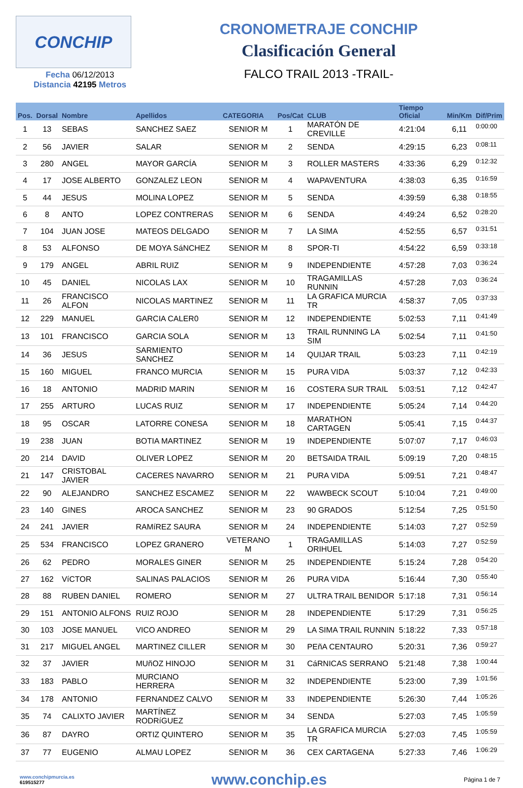CONCHIP
Fecha 06/12/2013
Distancia 42195 Metros
CRONOMETRAJE CONCHIP
Clasificación General
FALCO TRAIL 2013 -TRAIL-
| Pos. | Dorsal | Nombre | Apellidos | CATEGORIA | Pos/Cat | CLUB | Tiempo Oficial | Min/Km | Dif/Prim |
| --- | --- | --- | --- | --- | --- | --- | --- | --- | --- |
| 1 | 13 | SEBAS | SANCHEZ SAEZ | SENIOR M | 1 | MARATÓN DE CREVILLE | 4:21:04 | 6,11 | 0:00:00 |
| 2 | 56 | JAVIER | SALAR | SENIOR M | 2 | SENDA | 4:29:15 | 6,23 | 0:08:11 |
| 3 | 280 | ANGEL | MAYOR GARCÍA | SENIOR M | 3 | ROLLER MASTERS | 4:33:36 | 6,29 | 0:12:32 |
| 4 | 17 | JOSE ALBERTO | GONZALEZ LEON | SENIOR M | 4 | WAPAVENTURA | 4:38:03 | 6,35 | 0:16:59 |
| 5 | 44 | JESUS | MOLINA LOPEZ | SENIOR M | 5 | SENDA | 4:39:59 | 6,38 | 0:18:55 |
| 6 | 8 | ANTO | LOPEZ CONTRERAS | SENIOR M | 6 | SENDA | 4:49:24 | 6,52 | 0:28:20 |
| 7 | 104 | JUAN JOSE | MATEOS DELGADO | SENIOR M | 7 | LA SIMA | 4:52:55 | 6,57 | 0:31:51 |
| 8 | 53 | ALFONSO | DE MOYA SáNCHEZ | SENIOR M | 8 | SPOR-TI | 4:54:22 | 6,59 | 0:33:18 |
| 9 | 179 | ANGEL | ABRIL RUIZ | SENIOR M | 9 | INDEPENDIENTE | 4:57:28 | 7,03 | 0:36:24 |
| 10 | 45 | DANIEL | NICOLAS LAX | SENIOR M | 10 | TRAGAMILLAS RUNNIN | 4:57:28 | 7,03 | 0:36:24 |
| 11 | 26 | FRANCISCO ALFON | NICOLAS MARTINEZ | SENIOR M | 11 | LA GRAFICA MURCIA TR | 4:58:37 | 7,05 | 0:37:33 |
| 12 | 229 | MANUEL | GARCIA CALER0 | SENIOR M | 12 | INDEPENDIENTE | 5:02:53 | 7,11 | 0:41:49 |
| 13 | 101 | FRANCISCO | GARCIA SOLA | SENIOR M | 13 | TRAIL RUNNING LA SIM | 5:02:54 | 7,11 | 0:41:50 |
| 14 | 36 | JESUS | SARMIENTO SANCHEZ | SENIOR M | 14 | QUIJAR TRAIL | 5:03:23 | 7,11 | 0:42:19 |
| 15 | 160 | MIGUEL | FRANCO MURCIA | SENIOR M | 15 | PURA VIDA | 5:03:37 | 7,12 | 0:42:33 |
| 16 | 18 | ANTONIO | MADRID MARIN | SENIOR M | 16 | COSTERA SUR TRAIL | 5:03:51 | 7,12 | 0:42:47 |
| 17 | 255 | ARTURO | LUCAS RUIZ | SENIOR M | 17 | INDEPENDIENTE | 5:05:24 | 7,14 | 0:44:20 |
| 18 | 95 | OSCAR | LATORRE CONESA | SENIOR M | 18 | MARATHON CARTAGEN | 5:05:41 | 7,15 | 0:44:37 |
| 19 | 238 | JUAN | BOTIA MARTINEZ | SENIOR M | 19 | INDEPENDIENTE | 5:07:07 | 7,17 | 0:46:03 |
| 20 | 214 | DAVID | OLIVER LOPEZ | SENIOR M | 20 | BETSAIDA TRAIL | 5:09:19 | 7,20 | 0:48:15 |
| 21 | 147 | CRISTOBAL JAVIER | CACERES NAVARRO | SENIOR M | 21 | PURA VIDA | 5:09:51 | 7,21 | 0:48:47 |
| 22 | 90 | ALEJANDRO | SANCHEZ ESCAMEZ | SENIOR M | 22 | WAWBECK SCOUT | 5:10:04 | 7,21 | 0:49:00 |
| 23 | 140 | GINES | AROCA SANCHEZ | SENIOR M | 23 | 90 GRADOS | 5:12:54 | 7,25 | 0:51:50 |
| 24 | 241 | JAVIER | RAMíREZ SAURA | SENIOR M | 24 | INDEPENDIENTE | 5:14:03 | 7,27 | 0:52:59 |
| 25 | 534 | FRANCISCO | LOPEZ GRANERO | VETERANO M | 1 | TRAGAMILLAS ORIHUEL | 5:14:03 | 7,27 | 0:52:59 |
| 26 | 62 | PEDRO | MORALES GINER | SENIOR M | 25 | INDEPENDIENTE | 5:15:24 | 7,28 | 0:54:20 |
| 27 | 162 | VíCTOR | SALINAS PALACIOS | SENIOR M | 26 | PURA VIDA | 5:16:44 | 7,30 | 0:55:40 |
| 28 | 88 | RUBEN DANIEL | ROMERO | SENIOR M | 27 | ULTRA TRAIL BENIDOR | 5:17:18 | 7,31 | 0:56:14 |
| 29 | 151 | ANTONIO ALFONS | RUIZ ROJO | SENIOR M | 28 | INDEPENDIENTE | 5:17:29 | 7,31 | 0:56:25 |
| 30 | 103 | JOSE MANUEL | VICO ANDREO | SENIOR M | 29 | LA SIMA TRAIL RUNNIN | 5:18:22 | 7,33 | 0:57:18 |
| 31 | 217 | MIGUEL ANGEL | MARTINEZ CILLER | SENIOR M | 30 | PEñA CENTAURO | 5:20:31 | 7,36 | 0:59:27 |
| 32 | 37 | JAVIER | MUñOZ HINOJO | SENIOR M | 31 | CáRNICAS SERRANO | 5:21:48 | 7,38 | 1:00:44 |
| 33 | 183 | PABLO | MURCIANO HERRERA | SENIOR M | 32 | INDEPENDIENTE | 5:23:00 | 7,39 | 1:01:56 |
| 34 | 178 | ANTONIO | FERNANDEZ CALVO | SENIOR M | 33 | INDEPENDIENTE | 5:26:30 | 7,44 | 1:05:26 |
| 35 | 74 | CALIXTO JAVIER | MARTÍNEZ RODRíGUEZ | SENIOR M | 34 | SENDA | 5:27:03 | 7,45 | 1:05:59 |
| 36 | 87 | DAYRO | ORTIZ QUINTERO | SENIOR M | 35 | LA GRAFICA MURCIA TR | 5:27:03 | 7,45 | 1:05:59 |
| 37 | 77 | EUGENIO | ALMAU LOPEZ | SENIOR M | 36 | CEX CARTAGENA | 5:27:33 | 7,46 | 1:06:29 |
www.conchipmurcia.es
619515277
www.conchip.es
Página 1 de 7